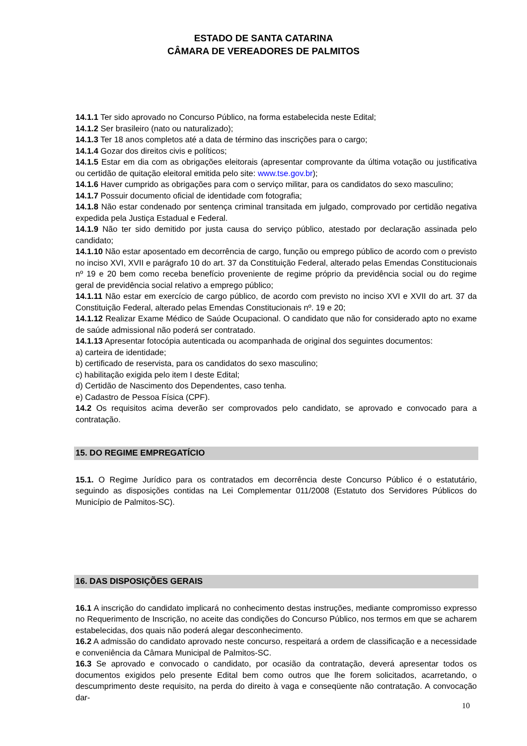ESTADO DE SANTA CATARINA
CÂMARA DE VEREADORES DE PALMITOS
14.1.1 Ter sido aprovado no Concurso Público, na forma estabelecida neste Edital;
14.1.2 Ser brasileiro (nato ou naturalizado);
14.1.3 Ter 18 anos completos até a data de término das inscrições para o cargo;
14.1.4 Gozar dos direitos civis e políticos;
14.1.5 Estar em dia com as obrigações eleitorais (apresentar comprovante da última votação ou justificativa ou certidão de quitação eleitoral emitida pelo site: www.tse.gov.br);
14.1.6 Haver cumprido as obrigações para com o serviço militar, para os candidatos do sexo masculino;
14.1.7 Possuir documento oficial de identidade com fotografia;
14.1.8 Não estar condenado por sentença criminal transitada em julgado, comprovado por certidão negativa expedida pela Justiça Estadual e Federal.
14.1.9 Não ter sido demitido por justa causa do serviço público, atestado por declaração assinada pelo candidato;
14.1.10 Não estar aposentado em decorrência de cargo, função ou emprego público de acordo com o previsto no inciso XVI, XVII e parágrafo 10 do art. 37 da Constituição Federal, alterado pelas Emendas Constitucionais nº 19 e 20 bem como receba benefício proveniente de regime próprio da previdência social ou do regime geral de previdência social relativo a emprego público;
14.1.11 Não estar em exercício de cargo público, de acordo com previsto no inciso XVI e XVII do art. 37 da Constituição Federal, alterado pelas Emendas Constitucionais nº. 19 e 20;
14.1.12 Realizar Exame Médico de Saúde Ocupacional. O candidato que não for considerado apto no exame de saúde admissional não poderá ser contratado.
14.1.13 Apresentar fotocópia autenticada ou acompanhada de original dos seguintes documentos:
a) carteira de identidade;
b) certificado de reservista, para os candidatos do sexo masculino;
c) habilitação exigida pelo item I deste Edital;
d) Certidão de Nascimento dos Dependentes, caso tenha.
e) Cadastro de Pessoa Física (CPF).
14.2 Os requisitos acima deverão ser comprovados pelo candidato, se aprovado e convocado para a contratação.
15. DO REGIME EMPREGATÍCIO
15.1. O Regime Jurídico para os contratados em decorrência deste Concurso Público é o estatutário, seguindo as disposições contidas na Lei Complementar 011/2008 (Estatuto dos Servidores Públicos do Município de Palmitos-SC).
16. DAS DISPOSIÇÕES GERAIS
16.1 A inscrição do candidato implicará no conhecimento destas instruções, mediante compromisso expresso no Requerimento de Inscrição, no aceite das condições do Concurso Público, nos termos em que se acharem estabelecidas, dos quais não poderá alegar desconhecimento.
16.2 A admissão do candidato aprovado neste concurso, respeitará a ordem de classificação e a necessidade e conveniência da Câmara Municipal de Palmitos-SC.
16.3 Se aprovado e convocado o candidato, por ocasião da contratação, deverá apresentar todos os documentos exigidos pelo presente Edital bem como outros que lhe forem solicitados, acarretando, o descumprimento deste requisito, na perda do direito à vaga e conseqüente não contratação. A convocação dar-
10